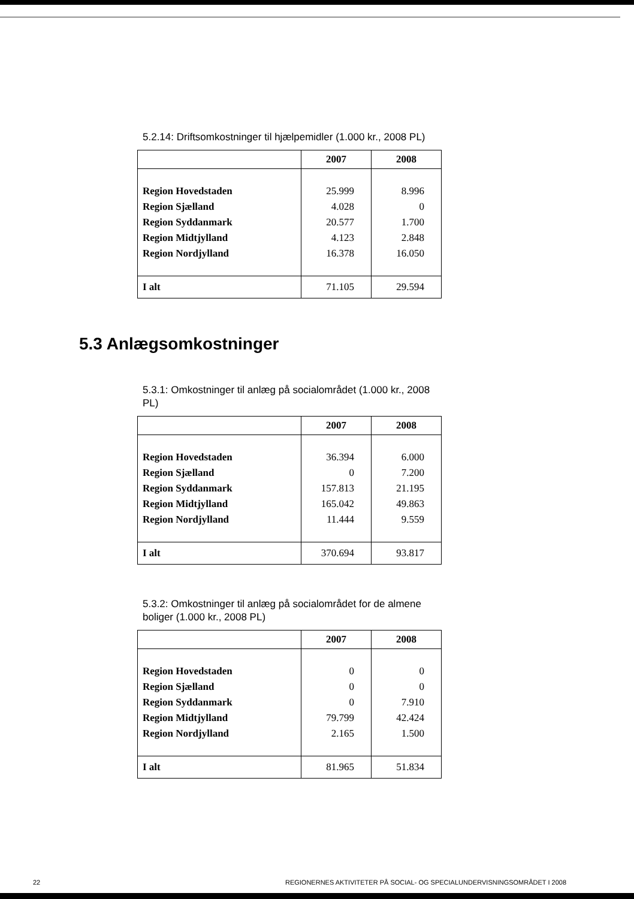5.2.14: Driftsomkostninger til hjælpemidler (1.000 kr., 2008 PL)
| | 2007 | 2008 |
| --- | --- | --- |
| Region Hovedstaden | 25.999 | 8.996 |
| Region Sjælland | 4.028 | 0 |
| Region Syddanmark | 20.577 | 1.700 |
| Region Midtjylland | 4.123 | 2.848 |
| Region Nordjylland | 16.378 | 16.050 |
| I alt | 71.105 | 29.594 |
5.3 Anlægsomkostninger
5.3.1: Omkostninger til anlæg på socialområdet (1.000 kr., 2008 PL)
| | 2007 | 2008 |
| --- | --- | --- |
| Region Hovedstaden | 36.394 | 6.000 |
| Region Sjælland | 0 | 7.200 |
| Region Syddanmark | 157.813 | 21.195 |
| Region Midtjylland | 165.042 | 49.863 |
| Region Nordjylland | 11.444 | 9.559 |
| I alt | 370.694 | 93.817 |
5.3.2: Omkostninger til anlæg på socialområdet for de almene boliger (1.000 kr., 2008 PL)
| | 2007 | 2008 |
| --- | --- | --- |
| Region Hovedstaden | 0 | 0 |
| Region Sjælland | 0 | 0 |
| Region Syddanmark | 0 | 7.910 |
| Region Midtjylland | 79.799 | 42.424 |
| Region Nordjylland | 2.165 | 1.500 |
| I alt | 81.965 | 51.834 |
22 REGIONERNES AKTIVITETER PÅ SOCIAL- OG SPECIALUNDERVISNINGSOMRÅDET I 2008